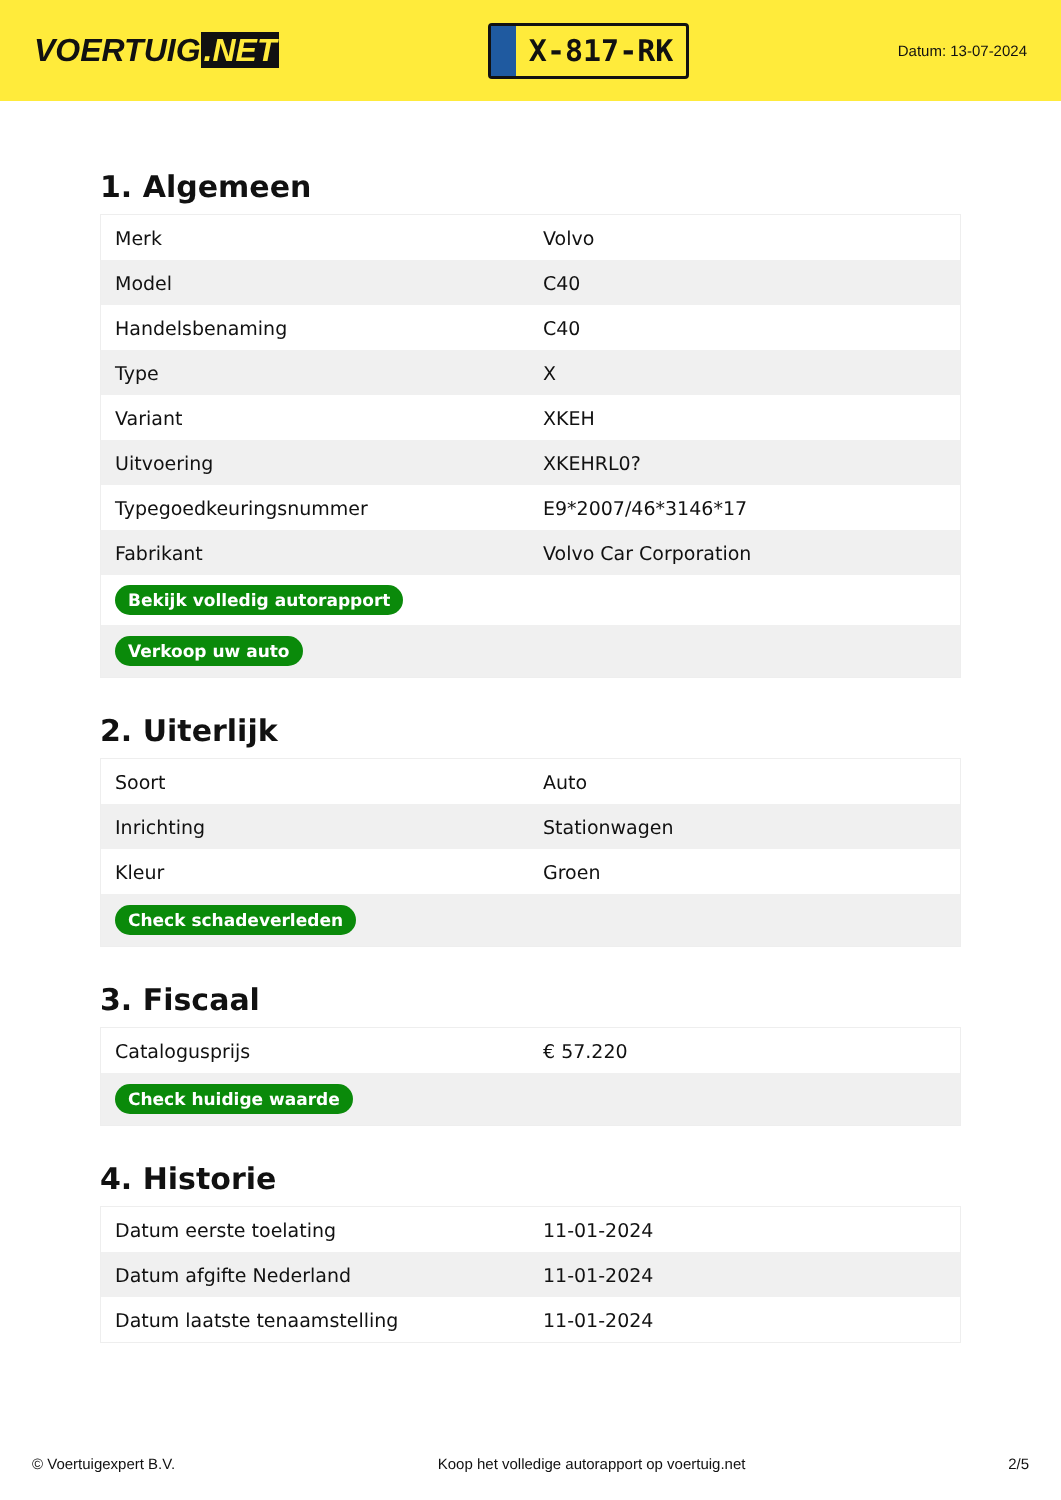VOERTUIG.NET
X-817-RK
Datum: 13-07-2024
1. Algemeen
| Merk | Volvo |
| Model | C40 |
| Handelsbenaming | C40 |
| Type | X |
| Variant | XKEH |
| Uitvoering | XKEHRL0? |
| Typegoedkeuringsnummer | E9*2007/46*3146*17 |
| Fabrikant | Volvo Car Corporation |
| Bekijk volledig autorapport | |
| Verkoop uw auto | |
2. Uiterlijk
| Soort | Auto |
| Inrichting | Stationwagen |
| Kleur | Groen |
| Check schadeverleden | |
3. Fiscaal
| Catalogusprijs | € 57.220 |
| Check huidige waarde | |
4. Historie
| Datum eerste toelating | 11-01-2024 |
| Datum afgifte Nederland | 11-01-2024 |
| Datum laatste tenaamstelling | 11-01-2024 |
© Voertuigexpert B.V. Koop het volledige autorapport op voertuig.net 2/5